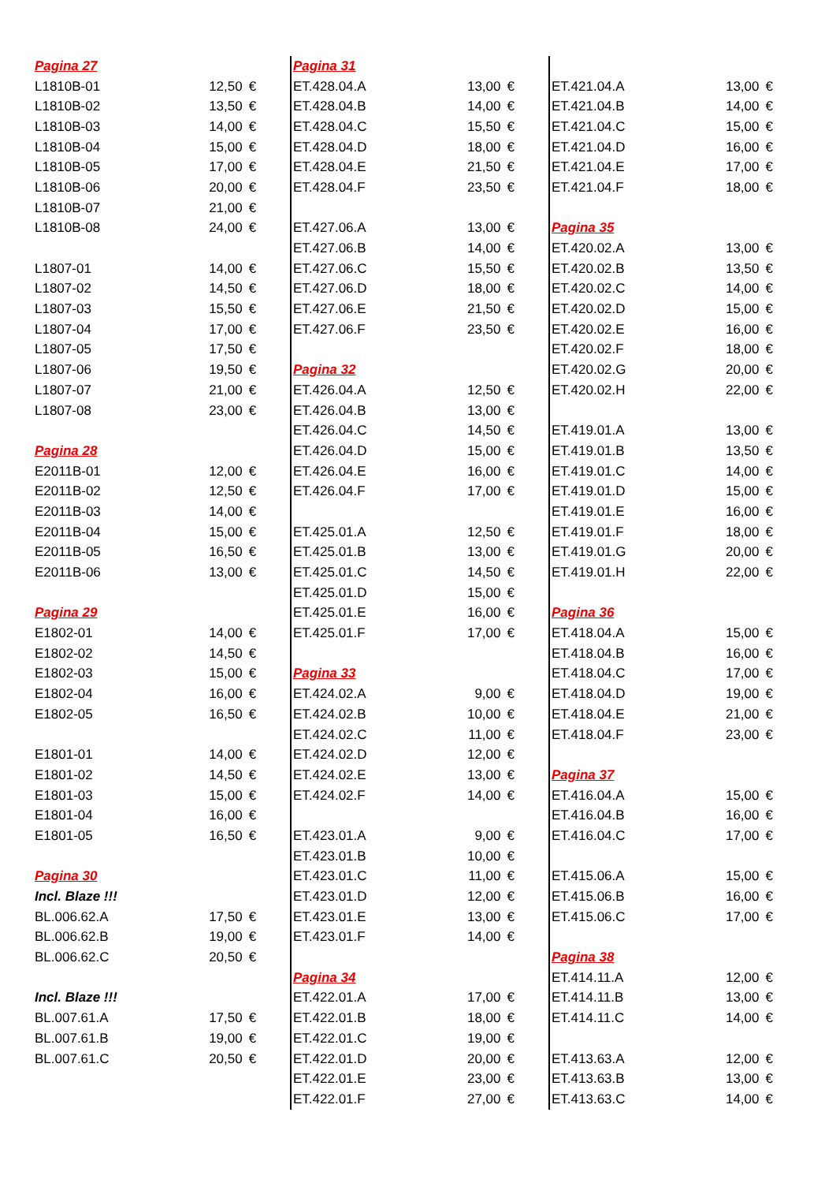| Pagina 27 | | |
| L1810B-01 | 12,50 | € |
| L1810B-02 | 13,50 | € |
| L1810B-03 | 14,00 | € |
| L1810B-04 | 15,00 | € |
| L1810B-05 | 17,00 | € |
| L1810B-06 | 20,00 | € |
| L1810B-07 | 21,00 | € |
| L1810B-08 | 24,00 | € |
| L1807-01 | 14,00 | € |
| L1807-02 | 14,50 | € |
| L1807-03 | 15,50 | € |
| L1807-04 | 17,00 | € |
| L1807-05 | 17,50 | € |
| L1807-06 | 19,50 | € |
| L1807-07 | 21,00 | € |
| L1807-08 | 23,00 | € |
| Pagina 28 | | |
| E2011B-01 | 12,00 | € |
| E2011B-02 | 12,50 | € |
| E2011B-03 | 14,00 | € |
| E2011B-04 | 15,00 | € |
| E2011B-05 | 16,50 | € |
| E2011B-06 | 13,00 | € |
| Pagina 29 | | |
| E1802-01 | 14,00 | € |
| E1802-02 | 14,50 | € |
| E1802-03 | 15,00 | € |
| E1802-04 | 16,00 | € |
| E1802-05 | 16,50 | € |
| E1801-01 | 14,00 | € |
| E1801-02 | 14,50 | € |
| E1801-03 | 15,00 | € |
| E1801-04 | 16,00 | € |
| E1801-05 | 16,50 | € |
| Pagina 30 | | |
| Incl. Blaze !!! | | |
| BL.006.62.A | 17,50 | € |
| BL.006.62.B | 19,00 | € |
| BL.006.62.C | 20,50 | € |
| Incl. Blaze !!! | | |
| BL.007.61.A | 17,50 | € |
| BL.007.61.B | 19,00 | € |
| BL.007.61.C | 20,50 | € |
| Pagina 31 | | |
| ET.428.04.A | 13,00 | € |
| ET.428.04.B | 14,00 | € |
| ET.428.04.C | 15,50 | € |
| ET.428.04.D | 18,00 | € |
| ET.428.04.E | 21,50 | € |
| ET.428.04.F | 23,50 | € |
| ET.427.06.A | 13,00 | € |
| ET.427.06.B | 14,00 | € |
| ET.427.06.C | 15,50 | € |
| ET.427.06.D | 18,00 | € |
| ET.427.06.E | 21,50 | € |
| ET.427.06.F | 23,50 | € |
| Pagina 32 | | |
| ET.426.04.A | 12,50 | € |
| ET.426.04.B | 13,00 | € |
| ET.426.04.C | 14,50 | € |
| ET.426.04.D | 15,00 | € |
| ET.426.04.E | 16,00 | € |
| ET.426.04.F | 17,00 | € |
| ET.425.01.A | 12,50 | € |
| ET.425.01.B | 13,00 | € |
| ET.425.01.C | 14,50 | € |
| ET.425.01.D | 15,00 | € |
| ET.425.01.E | 16,00 | € |
| ET.425.01.F | 17,00 | € |
| Pagina 33 | | |
| ET.424.02.A | 9,00 | € |
| ET.424.02.B | 10,00 | € |
| ET.424.02.C | 11,00 | € |
| ET.424.02.D | 12,00 | € |
| ET.424.02.E | 13,00 | € |
| ET.424.02.F | 14,00 | € |
| ET.423.01.A | 9,00 | € |
| ET.423.01.B | 10,00 | € |
| ET.423.01.C | 11,00 | € |
| ET.423.01.D | 12,00 | € |
| ET.423.01.E | 13,00 | € |
| ET.423.01.F | 14,00 | € |
| Pagina 34 | | |
| ET.422.01.A | 17,00 | € |
| ET.422.01.B | 18,00 | € |
| ET.422.01.C | 19,00 | € |
| ET.422.01.D | 20,00 | € |
| ET.422.01.E | 23,00 | € |
| ET.422.01.F | 27,00 | € |
| ET.421.04.A | 13,00 | € |
| ET.421.04.B | 14,00 | € |
| ET.421.04.C | 15,00 | € |
| ET.421.04.D | 16,00 | € |
| ET.421.04.E | 17,00 | € |
| ET.421.04.F | 18,00 | € |
| Pagina 35 | | |
| ET.420.02.A | 13,00 | € |
| ET.420.02.B | 13,50 | € |
| ET.420.02.C | 14,00 | € |
| ET.420.02.D | 15,00 | € |
| ET.420.02.E | 16,00 | € |
| ET.420.02.F | 18,00 | € |
| ET.420.02.G | 20,00 | € |
| ET.420.02.H | 22,00 | € |
| ET.419.01.A | 13,00 | € |
| ET.419.01.B | 13,50 | € |
| ET.419.01.C | 14,00 | € |
| ET.419.01.D | 15,00 | € |
| ET.419.01.E | 16,00 | € |
| ET.419.01.F | 18,00 | € |
| ET.419.01.G | 20,00 | € |
| ET.419.01.H | 22,00 | € |
| Pagina 36 | | |
| ET.418.04.A | 15,00 | € |
| ET.418.04.B | 16,00 | € |
| ET.418.04.C | 17,00 | € |
| ET.418.04.D | 19,00 | € |
| ET.418.04.E | 21,00 | € |
| ET.418.04.F | 23,00 | € |
| Pagina 37 | | |
| ET.416.04.A | 15,00 | € |
| ET.416.04.B | 16,00 | € |
| ET.416.04.C | 17,00 | € |
| ET.415.06.A | 15,00 | € |
| ET.415.06.B | 16,00 | € |
| ET.415.06.C | 17,00 | € |
| Pagina 38 | | |
| ET.414.11.A | 12,00 | € |
| ET.414.11.B | 13,00 | € |
| ET.414.11.C | 14,00 | € |
| ET.413.63.A | 12,00 | € |
| ET.413.63.B | 13,00 | € |
| ET.413.63.C | 14,00 | € |